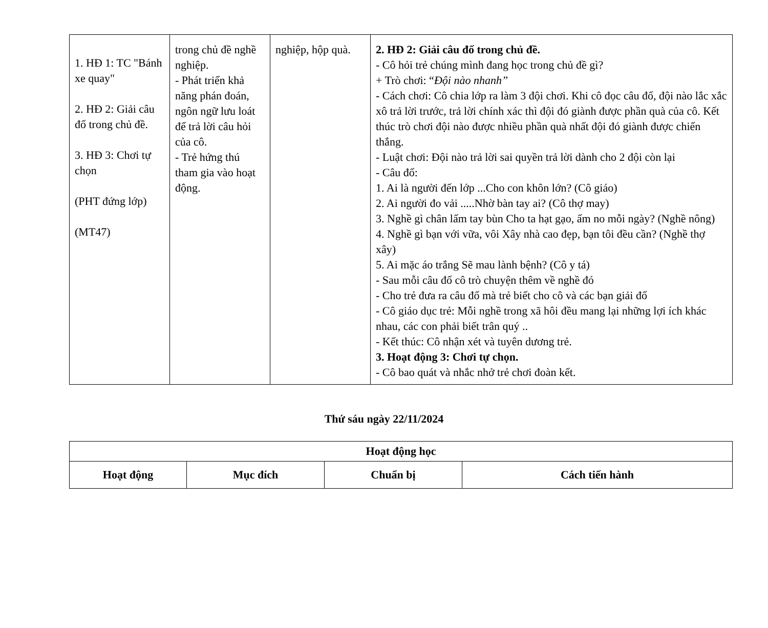| 1. HĐ 1: TC "Bánh xe quay" 2. HĐ 2: Giải câu đố trong chủ đề. 3. HĐ 3: Chơi tự chọn (PHT đứng lớp) (MT47) | trong chủ đề nghề nghiệp. - Phát triển khả năng phán đoán, ngôn ngữ lưu loát để trả lời câu hỏi của cô. - Trẻ hứng thú tham gia vào hoạt động. | nghiệp, hộp quà. | 2. HĐ 2: Giải câu đố trong chủ đề. - Cô hỏi trẻ chúng mình đang học trong chủ đề gì? + Trò chơi: “ Đội nào nhanh” - Cách chơi: Cô chia lớp ra làm 3 đội chơi. Khi cô đọc câu đố, đội nào lắc xắc xô trả lời trước, trả lời chính xác thì đội đó giành được phần quà của cô. Kết thúc trò chơi đội nào được nhiều phần quà nhất đội đó giành được chiến thắng. - Luật chơi: Đội nào trả lời sai quyền trả lời dành cho 2 đội còn lại - Câu đố: 1. Ai là người đến lớp ...Cho con khôn lớn? (Cô giáo) 2. Ai người đo vải .....Nhờ bàn tay ai? (Cô thợ may) 3. Nghề gì chân lấm tay bùn Cho ta hạt gạo, ấm no mỗi ngày? (Nghề nông) 4. Nghề gì bạn với vữa, vôi Xây nhà cao đẹp, bạn tôi đều cần? (Nghề thợ xây) 5. Ai mặc áo trắng Sẽ mau lành bệnh? (Cô y tá) - Sau mỗi câu đố cô trò chuyện thêm về nghề đó - Cho trẻ đưa ra câu đố mà trẻ biết cho cô và các bạn giải đố - Cô giáo dục trẻ: Mỗi nghề trong xã hôi đều mang lại những lợi ích khác nhau, các con phải biết trân quý .. - Kết thúc: Cô nhận xét và tuyên dương trẻ. 3. Hoạt động 3: Chơi tự chọn. - Cô bao quát và nhắc nhở trẻ chơi đoàn kết. |
Thứ sáu ngày 22/11/2024
| Hoạt động học | | | |
| --- | --- | --- | --- |
| Hoạt động | Mục đích | Chuẩn bị | Cách tiến hành |